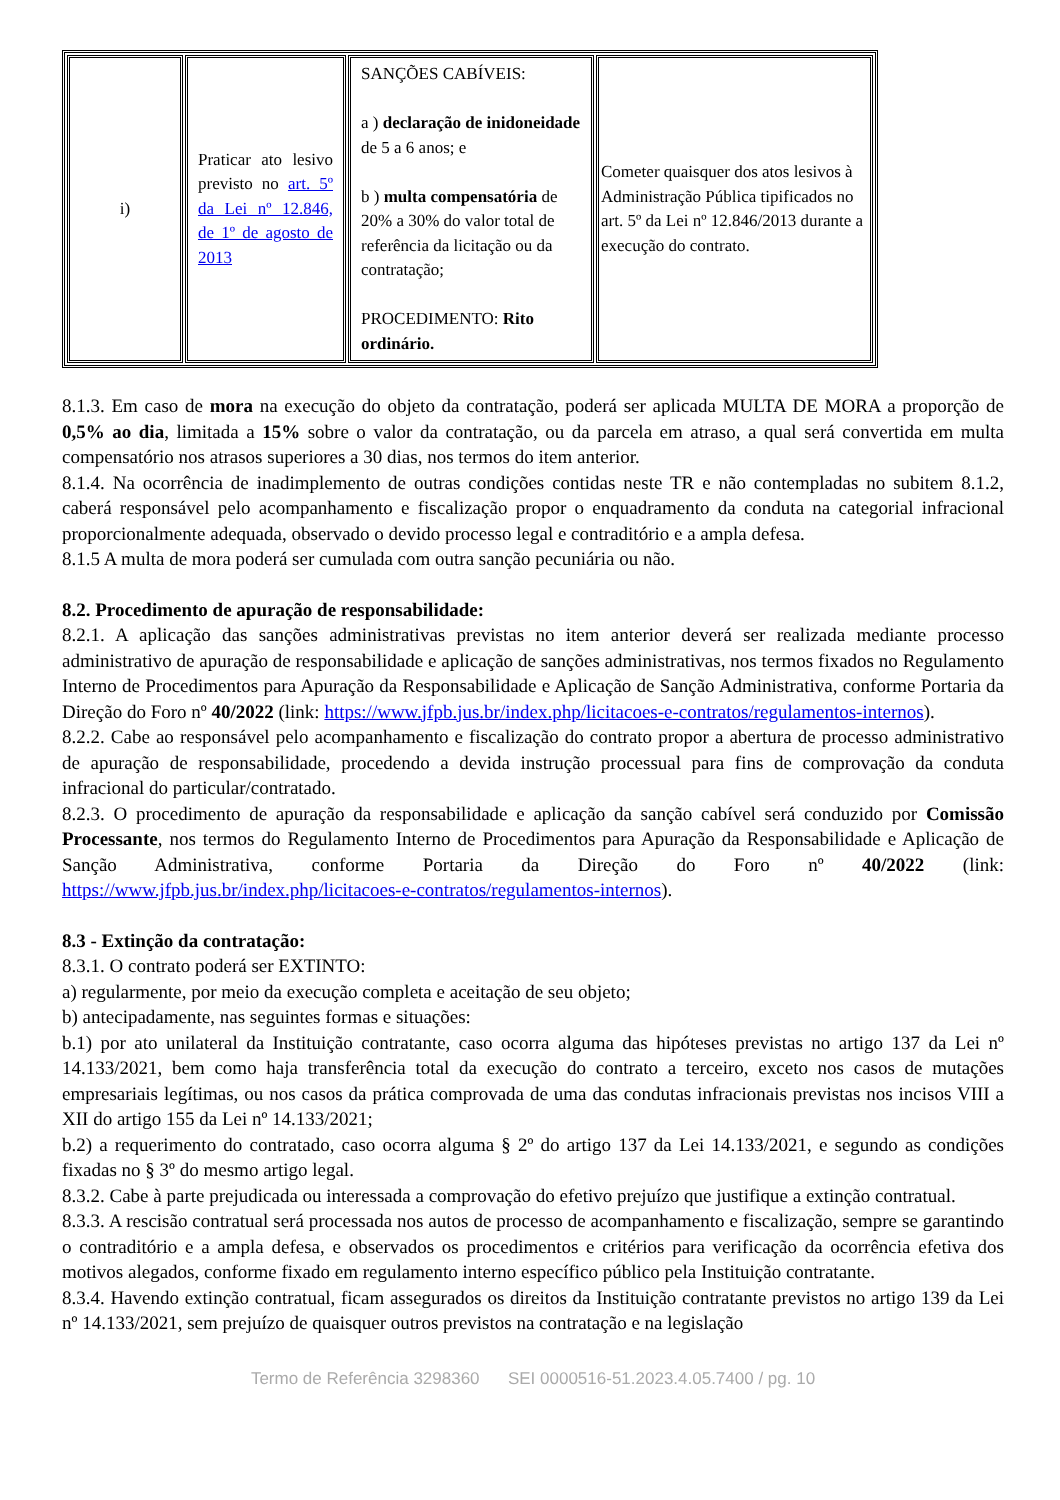| i) | Praticar ato lesivo previsto no art. 5º da Lei nº 12.846, de 1º de agosto de 2013 | SANÇÕES CABÍVEIS: a ) declaração de inidoneidade de 5 a 6 anos; e b ) multa compensatória de 20% a 30% do valor total de referência da licitação ou da contratação; PROCEDIMENTO: Rito ordinário. | Cometer quaisquer dos atos lesivos à Administração Pública tipificados no art. 5º da Lei nº 12.846/2013 durante a execução do contrato. |
8.1.3. Em caso de mora na execução do objeto da contratação, poderá ser aplicada MULTA DE MORA a proporção de 0,5% ao dia, limitada a 15% sobre o valor da contratação, ou da parcela em atraso, a qual será convertida em multa compensatório nos atrasos superiores a 30 dias, nos termos do item anterior.
8.1.4. Na ocorrência de inadimplemento de outras condições contidas neste TR e não contempladas no subitem 8.1.2, caberá responsável pelo acompanhamento e fiscalização propor o enquadramento da conduta na categorial infracional proporcionalmente adequada, observado o devido processo legal e contraditório e a ampla defesa.
8.1.5 A multa de mora poderá ser cumulada com outra sanção pecuniária ou não.
8.2. Procedimento de apuração de responsabilidade:
8.2.1. A aplicação das sanções administrativas previstas no item anterior deverá ser realizada mediante processo administrativo de apuração de responsabilidade e aplicação de sanções administrativas, nos termos fixados no Regulamento Interno de Procedimentos para Apuração da Responsabilidade e Aplicação de Sanção Administrativa, conforme Portaria da Direção do Foro nº 40/2022 (link: https://www.jfpb.jus.br/index.php/licitacoes-e-contratos/regulamentos-internos).
8.2.2. Cabe ao responsável pelo acompanhamento e fiscalização do contrato propor a abertura de processo administrativo de apuração de responsabilidade, procedendo a devida instrução processual para fins de comprovação da conduta infracional do particular/contratado.
8.2.3. O procedimento de apuração da responsabilidade e aplicação da sanção cabível será conduzido por Comissão Processante, nos termos do Regulamento Interno de Procedimentos para Apuração da Responsabilidade e Aplicação de Sanção Administrativa, conforme Portaria da Direção do Foro nº 40/2022 (link: https://www.jfpb.jus.br/index.php/licitacoes-e-contratos/regulamentos-internos).
8.3 - Extinção da contratação:
8.3.1. O contrato poderá ser EXTINTO:
a) regularmente, por meio da execução completa e aceitação de seu objeto;
b) antecipadamente, nas seguintes formas e situações:
b.1) por ato unilateral da Instituição contratante, caso ocorra alguma das hipóteses previstas no artigo 137 da Lei nº 14.133/2021, bem como haja transferência total da execução do contrato a terceiro, exceto nos casos de mutações empresariais legítimas, ou nos casos da prática comprovada de uma das condutas infracionais previstas nos incisos VIII a XII do artigo 155 da Lei nº 14.133/2021;
b.2) a requerimento do contratado, caso ocorra alguma § 2º do artigo 137 da Lei 14.133/2021, e segundo as condições fixadas no § 3º do mesmo artigo legal.
8.3.2. Cabe à parte prejudicada ou interessada a comprovação do efetivo prejuízo que justifique a extinção contratual.
8.3.3. A rescisão contratual será processada nos autos de processo de acompanhamento e fiscalização, sempre se garantindo o contraditório e a ampla defesa, e observados os procedimentos e critérios para verificação da ocorrência efetiva dos motivos alegados, conforme fixado em regulamento interno específico público pela Instituição contratante.
8.3.4. Havendo extinção contratual, ficam assegurados os direitos da Instituição contratante previstos no artigo 139 da Lei nº 14.133/2021, sem prejuízo de quaisquer outros previstos na contratação e na legislação
Termo de Referência 3298360 SEI 0000516-51.2023.4.05.7400 / pg. 10